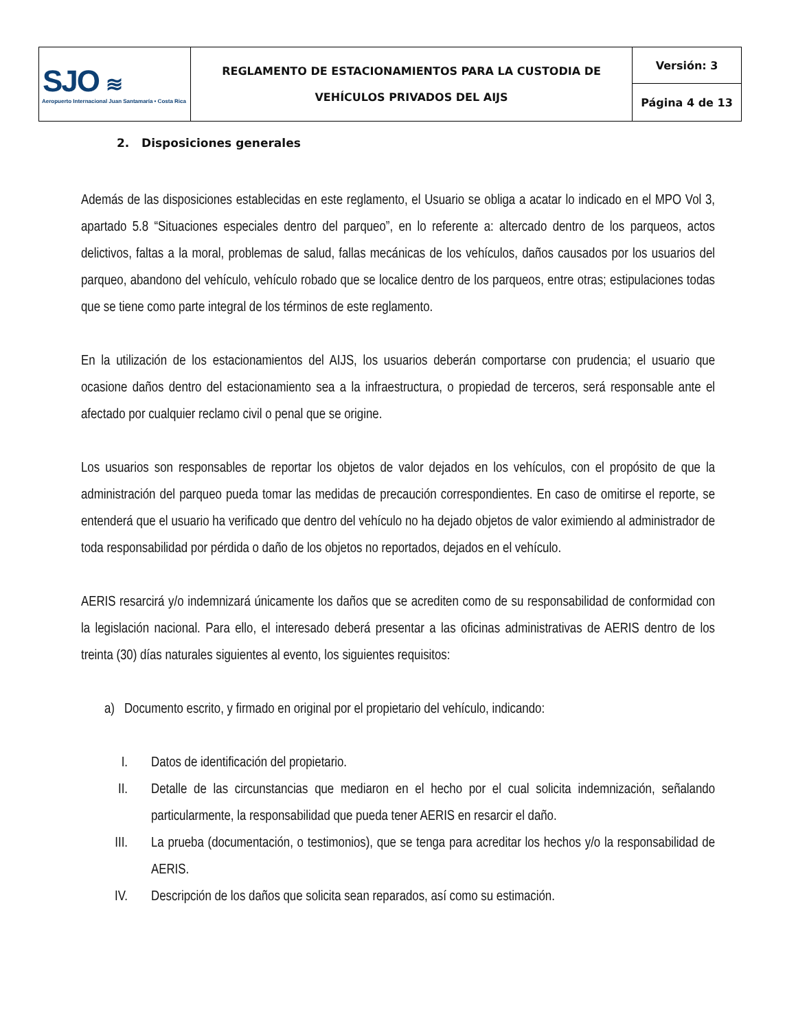| SJO ≋ Aeropuerto Internacional Juan Santamaría • Costa Rica | REGLAMENTO DE ESTACIONAMIENTOS PARA LA CUSTODIA DE VEHÍCULOS PRIVADOS DEL AIJS | Versión: 3 |
| | | Página 4 de 13 |
2. Disposiciones generales
Además de las disposiciones establecidas en este reglamento, el Usuario se obliga a acatar lo indicado en el MPO Vol 3, apartado 5.8 “Situaciones especiales dentro del parqueo”, en lo referente a: altercado dentro de los parqueos, actos delictivos, faltas a la moral, problemas de salud, fallas mecánicas de los vehículos, daños causados por los usuarios del parqueo, abandono del vehículo, vehículo robado que se localice dentro de los parqueos, entre otras; estipulaciones todas que se tiene como parte integral de los términos de este reglamento.
En la utilización de los estacionamientos del AIJS, los usuarios deberán comportarse con prudencia; el usuario que ocasione daños dentro del estacionamiento sea a la infraestructura, o propiedad de terceros, será responsable ante el afectado por cualquier reclamo civil o penal que se origine.
Los usuarios son responsables de reportar los objetos de valor dejados en los vehículos, con el propósito de que la administración del parqueo pueda tomar las medidas de precaución correspondientes. En caso de omitirse el reporte, se entenderá que el usuario ha verificado que dentro del vehículo no ha dejado objetos de valor eximiendo al administrador de toda responsabilidad por pérdida o daño de los objetos no reportados, dejados en el vehículo.
AERIS resarcirá y/o indemnizará únicamente los daños que se acrediten como de su responsabilidad de conformidad con la legislación nacional. Para ello, el interesado deberá presentar a las oficinas administrativas de AERIS dentro de los treinta (30) días naturales siguientes al evento, los siguientes requisitos:
a) Documento escrito, y firmado en original por el propietario del vehículo, indicando:
I. Datos de identificación del propietario.
II. Detalle de las circunstancias que mediaron en el hecho por el cual solicita indemnización, señalando particularmente, la responsabilidad que pueda tener AERIS en resarcir el daño.
III. La prueba (documentación, o testimonios), que se tenga para acreditar los hechos y/o la responsabilidad de AERIS.
IV. Descripción de los daños que solicita sean reparados, así como su estimación.